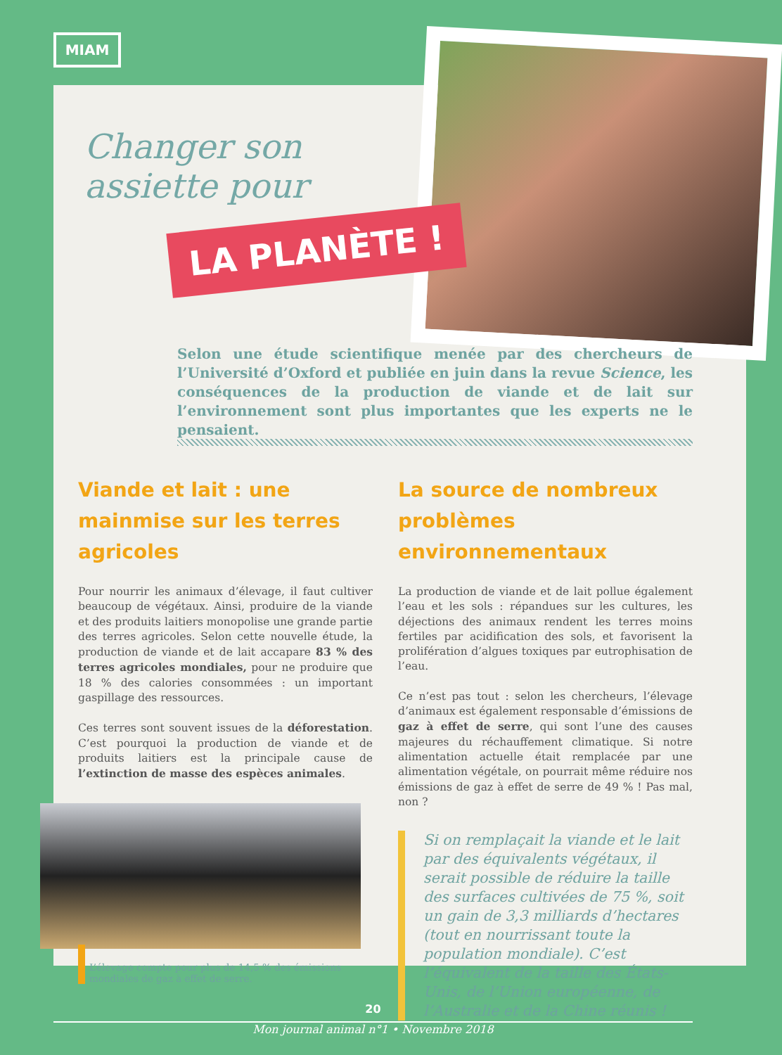MIAM
Changer son assiette pour
LA PLANÈTE !
Selon une étude scientifique menée par des chercheurs de l’Université d’Oxford et publiée en juin dans la revue Science, les conséquences de la production de viande et de lait sur l’environnement sont plus importantes que les experts ne le pensaient.
Viande et lait : une mainmise sur les terres agricoles
Pour nourrir les animaux d’élevage, il faut cultiver beaucoup de végétaux. Ainsi, produire de la viande et des produits laitiers monopolise une grande partie des terres agricoles. Selon cette nouvelle étude, la production de viande et de lait accapare 83 % des terres agricoles mondiales, pour ne produire que 18 % des calories consommées : un important gaspillage des ressources.
Ces terres sont souvent issues de la déforestation. C’est pourquoi la production de viande et de produits laitiers est la principale cause de l’extinction de masse des espèces animales.
L’élevage compte pour plus de 14,5 % des émissions mondiales de gaz à effet de serre.
La source de nombreux problèmes environnementaux
La production de viande et de lait pollue également l’eau et les sols : répandues sur les cultures, les déjections des animaux rendent les terres moins fertiles par acidification des sols, et favorisent la prolifération d’algues toxiques par eutrophisation de l’eau.
Ce n’est pas tout : selon les chercheurs, l’élevage d’animaux est également responsable d’émissions de gaz à effet de serre, qui sont l’une des causes majeures du réchauffement climatique. Si notre alimentation actuelle était remplacée par une alimentation végétale, on pourrait même réduire nos émissions de gaz à effet de serre de 49 % ! Pas mal, non ?
Si on remplaçait la viande et le lait par des équivalents végétaux, il serait possible de réduire la taille des surfaces cultivées de 75 %, soit un gain de 3,3 milliards d’hectares (tout en nourrissant toute la population mondiale). C’est l’équivalent de la taille des États-Unis, de l’Union européenne, de l’Australie et de la Chine réunis !
20
Mon journal animal n°1 • Novembre 2018